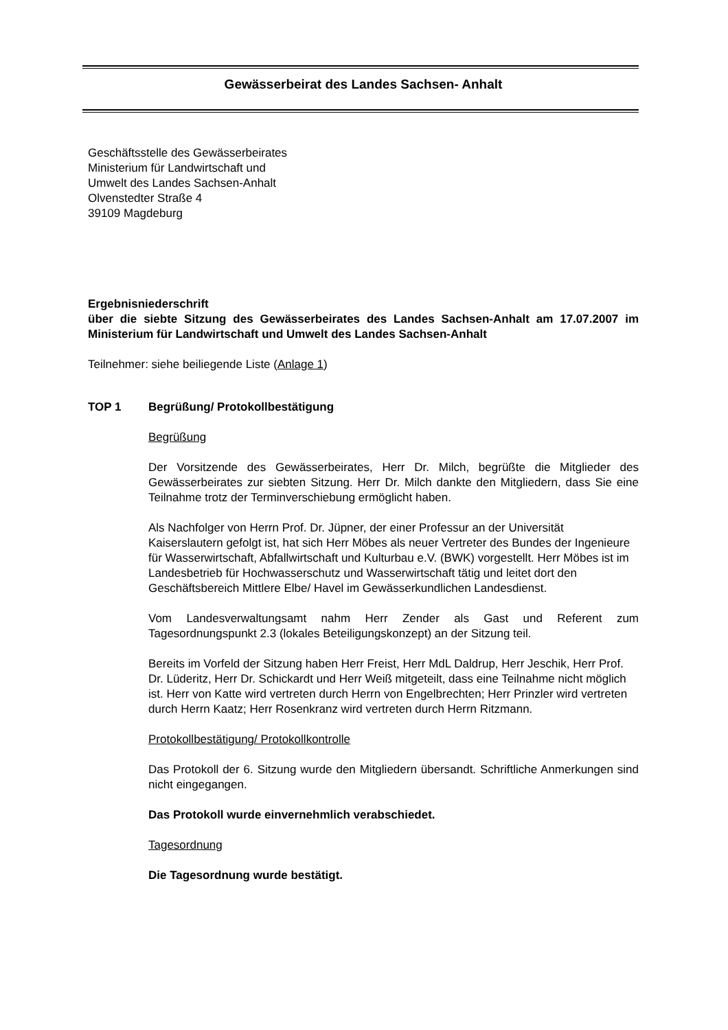Gewässerbeirat des Landes Sachsen- Anhalt
Geschäftsstelle des Gewässerbeirates
Ministerium für Landwirtschaft und
Umwelt des Landes Sachsen-Anhalt
Olvenstedter Straße 4
39109 Magdeburg
Ergebnisniederschrift
über die siebte Sitzung des Gewässerbeirates des Landes Sachsen-Anhalt am 17.07.2007 im Ministerium für Landwirtschaft und Umwelt des Landes Sachsen-Anhalt
Teilnehmer: siehe beiliegende Liste (Anlage 1)
TOP 1 Begrüßung/ Protokollbestätigung
Begrüßung
Der Vorsitzende des Gewässerbeirates, Herr Dr. Milch, begrüßte die Mitglieder des Gewässerbeirates zur siebten Sitzung. Herr Dr. Milch dankte den Mitgliedern, dass Sie eine Teilnahme trotz der Terminverschiebung ermöglicht haben.
Als Nachfolger von Herrn Prof. Dr. Jüpner, der einer Professur an der Universität Kaiserslautern gefolgt ist, hat sich Herr Möbes als neuer Vertreter des Bundes der Ingenieure für Wasserwirtschaft, Abfallwirtschaft und Kulturbau e.V. (BWK) vorgestellt. Herr Möbes ist im Landesbetrieb für Hochwasserschutz und Wasserwirtschaft tätig und leitet dort den Geschäftsbereich Mittlere Elbe/ Havel im Gewässerkundlichen Landesdienst.
Vom Landesverwaltungsamt nahm Herr Zender als Gast und Referent zum Tagesordnungspunkt 2.3 (lokales Beteiligungskonzept) an der Sitzung teil.
Bereits im Vorfeld der Sitzung haben Herr Freist, Herr MdL Daldrup, Herr Jeschik, Herr Prof. Dr. Lüderitz, Herr Dr. Schickardt und Herr Weiß mitgeteilt, dass eine Teilnahme nicht möglich ist. Herr von Katte wird vertreten durch Herrn von Engelbrechten; Herr Prinzler wird vertreten durch Herrn Kaatz; Herr Rosenkranz wird vertreten durch Herrn Ritzmann.
Protokollbestätigung/ Protokollkontrolle
Das Protokoll der 6. Sitzung wurde den Mitgliedern übersandt. Schriftliche Anmerkungen sind nicht eingegangen.
Das Protokoll wurde einvernehmlich verabschiedet.
Tagesordnung
Die Tagesordnung wurde bestätigt.